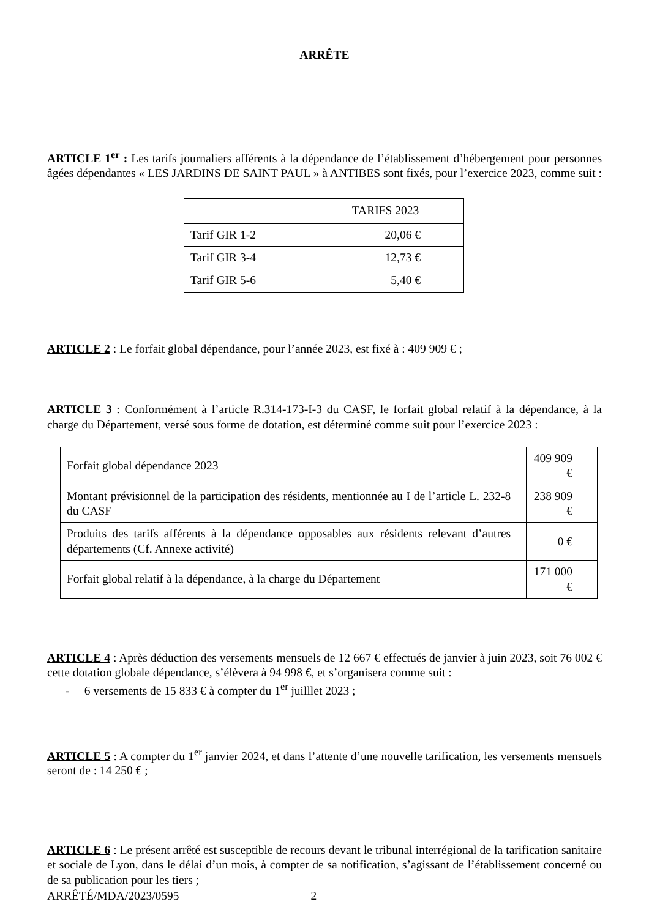ARRÊTE
ARTICLE 1<sup>er</sup> : Les tarifs journaliers afférents à la dépendance de l’établissement d’hébergement pour personnes âgées dépendantes « LES JARDINS DE SAINT PAUL » à ANTIBES sont fixés, pour l’exercice 2023, comme suit :
| | TARIFS 2023 |
| Tarif GIR 1-2 | 20,06 € |
| Tarif GIR 3-4 | 12,73 € |
| Tarif GIR 5-6 | 5,40 € |
ARTICLE 2 : Le forfait global dépendance, pour l’année 2023, est fixé à : 409 909 € ;
ARTICLE 3 : Conformément à l’article R.314-173-I-3 du CASF, le forfait global relatif à la dépendance, à la charge du Département, versé sous forme de dotation, est déterminé comme suit pour l’exercice 2023 :
| Forfait global dépendance 2023 | 409 909 € |
| Montant prévisionnel de la participation des résidents, mentionnée au I de l’article L. 232-8 du CASF | 238 909 € |
| Produits des tarifs afférents à la dépendance opposables aux résidents relevant d’autres départements (Cf. Annexe activité) | 0 € |
| Forfait global relatif à la dépendance, à la charge du Département | 171 000 € |
ARTICLE 4 : Après déduction des versements mensuels de 12 667 € effectués de janvier à juin 2023, soit 76 002 € cette dotation globale dépendance, s’élèvera à 94 998 €, et s’organisera comme suit :
- 6 versements de 15 833 € à compter du 1<sup>er</sup> juilllet 2023 ;
ARTICLE 5 : A compter du 1<sup>er</sup> janvier 2024, et dans l’attente d’une nouvelle tarification, les versements mensuels seront de : 14 250 € ;
ARTICLE 6 : Le présent arrêté est susceptible de recours devant le tribunal interrégional de la tarification sanitaire et sociale de Lyon, dans le délai d’un mois, à compter de sa notification, s’agissant de l’établissement concerné ou de sa publication pour les tiers ;
ARRÊTÉ/MDA/2023/0595 2